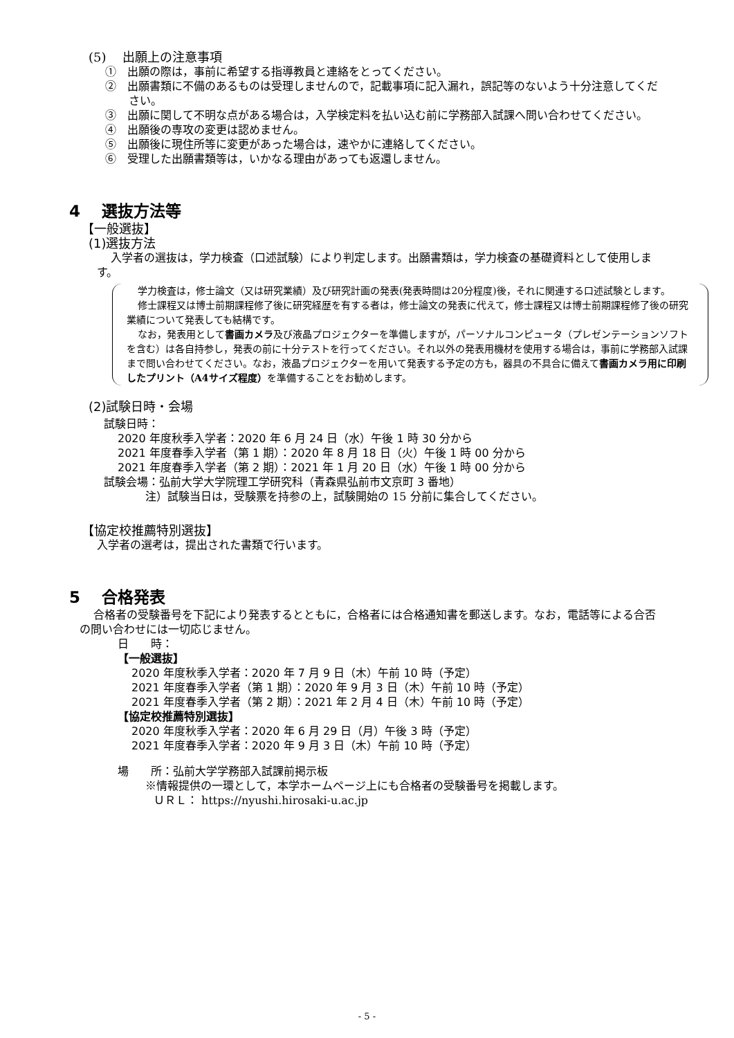(5)　 出願上の注意事項
①　出願の際は，事前に希望する指導教員と連絡をとってください。
②　出願書類に不備のあるものは受理しませんので，記載事項に記入漏れ，誤記等のないよう十分注意してください。
③　出願に関して不明な点がある場合は，入学検定料を払い込む前に学務部入試課へ問い合わせてください。
④　出願後の専攻の変更は認めません。
⑤　出願後に現住所等に変更があった場合は，速やかに連絡してください。
⑥　受理した出願書類等は，いかなる理由があっても返還しません。
4　 選抜方法等
【一般選抜】
(1)選抜方法
入学者の選抜は，学力検査（口述試験）により判定します。出願書類は，学力検査の基礎資料として使用します。
学力検査は，修士論文（又は研究業績）及び研究計画の発表(発表時間は20分程度)後，それに関連する口述試験とします。
修士課程又は博士前期課程修了後に研究経歴を有する者は，修士論文の発表に代えて，修士課程又は博士前期課程修了後の研究業績について発表しても結構です。
なお，発表用として書画カメラ及び液晶プロジェクターを準備しますが，パーソナルコンピュータ（プレゼンテーションソフトを含む）は各自持参し，発表の前に十分テストを行ってください。それ以外の発表用機材を使用する場合は，事前に学務部入試課まで問い合わせてください。なお，液晶プロジェクターを用いて発表する予定の方も，器具の不具合に備えて書画カメラ用に印刷したプリント（A4サイズ程度）を準備することをお勧めします。
(2)試験日時・会場
試験日時：
2020 年度秋季入学者：2020 年 6 月 24 日（水）午後 1 時 30 分から
2021 年度春季入学者（第 1 期）：2020 年 8 月 18 日（火）午後 1 時 00 分から
2021 年度春季入学者（第 2 期）：2021 年 1 月 20 日（水）午後 1 時 00 分から
試験会場：弘前大学大学院理工学研究科（青森県弘前市文京町 3 番地）
注）試験当日は，受験票を持参の上，試験開始の 15 分前に集合してください。
【協定校推薦特別選抜】
入学者の選考は，提出された書類で行います。
5　 合格発表
合格者の受験番号を下記により発表するとともに，合格者には合格通知書を郵送します。なお，電話等による合否の問い合わせには一切応じません。
日　　時：
【一般選抜】
2020 年度秋季入学者：2020 年 7 月 9 日（木）午前 10 時（予定）
2021 年度春季入学者（第 1 期）：2020 年 9 月 3 日（木）午前 10 時（予定）
2021 年度春季入学者（第 2 期）：2021 年 2 月 4 日（木）午前 10 時（予定）
【協定校推薦特別選抜】
2020 年度秋季入学者：2020 年 6 月 29 日（月）午後 3 時（予定）
2021 年度春季入学者：2020 年 9 月 3 日（木）午前 10 時（予定）
場　　所：弘前大学学務部入試課前掲示板
※情報提供の一環として，本学ホームページ上にも合格者の受験番号を掲載します。
ＵＲＬ： https://nyushi.hirosaki-u.ac.jp
- 5 -